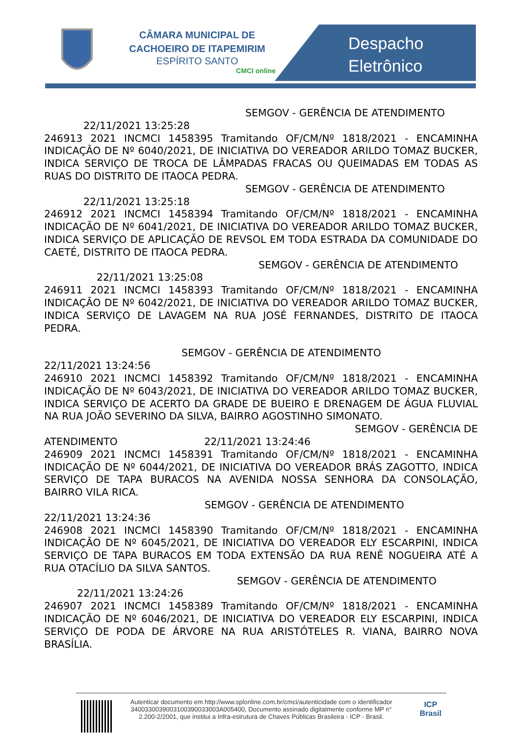CÂMARA MUNICIPAL DE
CACHOEIRO DE ITAPEMIRIM
ESPÍRITO SANTO
CMCI online
Despacho
Eletrônico
SEMGOV - GERÊNCIA DE ATENDIMENTO
22/11/2021 13:25:28
246913 2021 INCMCI 1458395 Tramitando OF/CM/Nº 1818/2021 - ENCAMINHA INDICAÇÃO DE Nº 6040/2021, DE INICIATIVA DO VEREADOR ARILDO TOMAZ BUCKER, INDICA SERVIÇO DE TROCA DE LÂMPADAS FRACAS OU QUEIMADAS EM TODAS AS RUAS DO DISTRITO DE ITAOCA PEDRA.
SEMGOV - GERÊNCIA DE ATENDIMENTO
22/11/2021 13:25:18
246912 2021 INCMCI 1458394 Tramitando OF/CM/Nº 1818/2021 - ENCAMINHA INDICAÇÃO DE Nº 6041/2021, DE INICIATIVA DO VEREADOR ARILDO TOMAZ BUCKER, INDICA SERVIÇO DE APLICAÇÃO DE REVSOL EM TODA ESTRADA DA COMUNIDADE DO CAETÉ, DISTRITO DE ITAOCA PEDRA.
SEMGOV - GERÊNCIA DE ATENDIMENTO
22/11/2021 13:25:08
246911 2021 INCMCI 1458393 Tramitando OF/CM/Nº 1818/2021 - ENCAMINHA INDICAÇÃO DE Nº 6042/2021, DE INICIATIVA DO VEREADOR ARILDO TOMAZ BUCKER, INDICA SERVIÇO DE LAVAGEM NA RUA JOSÉ FERNANDES, DISTRITO DE ITAOCA PEDRA.
SEMGOV - GERÊNCIA DE ATENDIMENTO
22/11/2021 13:24:56
246910 2021 INCMCI 1458392 Tramitando OF/CM/Nº 1818/2021 - ENCAMINHA INDICAÇÃO DE Nº 6043/2021, DE INICIATIVA DO VEREADOR ARILDO TOMAZ BUCKER, INDICA SERVIÇO DE ACERTO DA GRADE DE BUEIRO E DRENAGEM DE ÁGUA FLUVIAL NA RUA JOÃO SEVERINO DA SILVA, BAIRRO AGOSTINHO SIMONATO.
SEMGOV - GERÊNCIA DE
ATENDIMENTO 22/11/2021 13:24:46
246909 2021 INCMCI 1458391 Tramitando OF/CM/Nº 1818/2021 - ENCAMINHA INDICAÇÃO DE Nº 6044/2021, DE INICIATIVA DO VEREADOR BRÁS ZAGOTTO, INDICA SERVIÇO DE TAPA BURACOS NA AVENIDA NOSSA SENHORA DA CONSOLAÇÃO, BAIRRO VILA RICA.
SEMGOV - GERÊNCIA DE ATENDIMENTO
22/11/2021 13:24:36
246908 2021 INCMCI 1458390 Tramitando OF/CM/Nº 1818/2021 - ENCAMINHA INDICAÇÃO DE Nº 6045/2021, DE INICIATIVA DO VEREADOR ELY ESCARPINI, INDICA SERVIÇO DE TAPA BURACOS EM TODA EXTENSÃO DA RUA RENÊ NOGUEIRA ATÉ A RUA OTACÍLIO DA SILVA SANTOS.
SEMGOV - GERÊNCIA DE ATENDIMENTO
22/11/2021 13:24:26
246907 2021 INCMCI 1458389 Tramitando OF/CM/Nº 1818/2021 - ENCAMINHA INDICAÇÃO DE Nº 6046/2021, DE INICIATIVA DO VEREADOR ELY ESCARPINI, INDICA SERVIÇO DE PODA DE ÁRVORE NA RUA ARISTÓTELES R. VIANA, BAIRRO NOVA BRASÍLIA.
Autenticar documento em http://www.splonline.com.br/cmci/autenticidade com o identificador 340033003900310039003300​3A005400, Documento assinado digitalmente conforme MP n° 2.200-2/2001, que institui a Infra-estrutura de Chaves Públicas Brasileira - ICP - Brasil.
ICP
Brasil